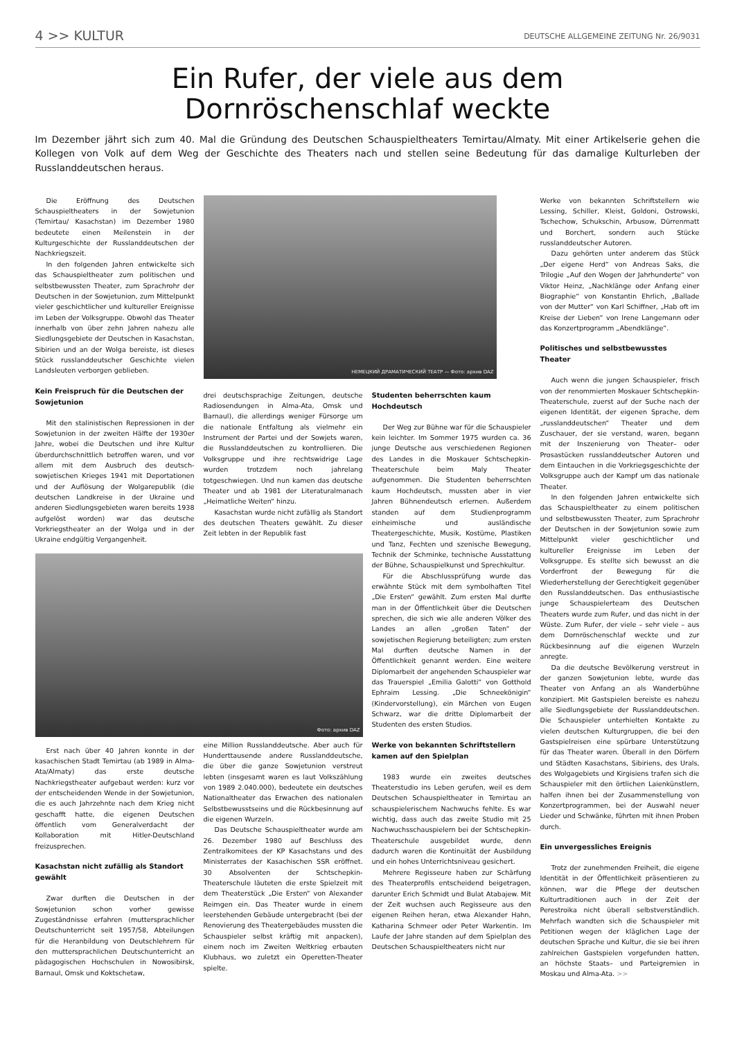4 >> KULTUR DEUTSCHE ALLGEMEINE ZEITUNG Nr. 26/9031
Ein Rufer, der viele aus dem
Dornröschenschlaf weckte
Im Dezember jährt sich zum 40. Mal die Gründung des Deutschen Schauspieltheaters Temirtau/Almaty. Mit einer Artikelserie gehen die Kollegen von Volk auf dem Weg der Geschichte des Theaters nach und stellen seine Bedeutung für das damalige Kulturleben der Russlanddeutschen heraus.
Die Eröffnung des Deutschen Schauspieltheaters in der Sowjetunion (Temirtau/ Kasachstan) im Dezember 1980 bedeutete einen Meilenstein in der Kulturgeschichte der Russlanddeutschen der Nachkriegszeit.
In den folgenden Jahren entwickelte sich das Schauspieltheater zum politischen und selbstbewussten Theater, zum Sprachrohr der Deutschen in der Sowjetunion, zum Mittelpunkt vieler geschichtlicher und kultureller Ereignisse im Leben der Volksgruppe. Obwohl das Theater innerhalb von über zehn Jahren nahezu alle Siedlungsgebiete der Deutschen in Kasachstan, Sibirien und an der Wolga bereiste, ist dieses Stück russlanddeutscher Geschichte vielen Landsleuten verborgen geblieben.
Kein Freispruch für die Deutschen der Sowjetunion
Mit den stalinistischen Repressionen in der Sowjetunion in der zweiten Hälfte der 1930er Jahre, wobei die Deutschen und ihre Kultur überdurchschnittlich betroffen waren, und vor allem mit dem Ausbruch des deutsch-sowjetischen Krieges 1941 mit Deportationen und der Auflösung der Wolgarepublik (die deutschen Landkreise in der Ukraine und anderen Siedlungsgebieten waren bereits 1938 aufgelöst worden) war das deutsche Vorkriegstheater an der Wolga und in der Ukraine endgültig Vergangenheit.
Фото: архив DAZ
Erst nach über 40 Jahren konnte in der kasachischen Stadt Temirtau (ab 1989 in Alma-Ata/Almaty) das erste deutsche Nachkriegstheater aufgebaut werden: kurz vor der entscheidenden Wende in der Sowjetunion, die es auch Jahrzehnte nach dem Krieg nicht geschafft hatte, die eigenen Deutschen öffentlich vom Generalverdacht der Kollaboration mit Hitler-Deutschland freizusprechen.
Kasachstan nicht zufällig als Standort gewählt
Zwar durften die Deutschen in der Sowjetunion schon vorher gewisse Zugeständnisse erfahren (muttersprachlicher Deutschunterricht seit 1957/58, Abteilungen für die Heranbildung von Deutschlehrern für den muttersprachlichen Deutschunterricht an pädagogischen Hochschulen in Nowosibirsk, Barnaul, Omsk und Koktschetaw,
НЕМЕЦКИЙ ДРАМАТИЧЕСКИЙ ТЕАТР — Фото: архив DAZ
drei deutschsprachige Zeitungen, deutsche Radiosendungen in Alma-Ata, Omsk und Barnaul), die allerdings weniger Fürsorge um die nationale Entfaltung als vielmehr ein Instrument der Partei und der Sowjets waren, die Russlanddeutschen zu kontrollieren. Die Volksgruppe und ihre rechtswidrige Lage wurden trotzdem noch jahrelang totgeschwiegen. Und nun kamen das deutsche Theater und ab 1981 der Literaturalmanach „Heimatliche Weiten“ hinzu.
Kasachstan wurde nicht zufällig als Standort des deutschen Theaters gewählt. Zu dieser Zeit lebten in der Republik fast
eine Million Russlanddeutsche. Aber auch für Hunderttausende andere Russlanddeutsche, die über die ganze Sowjetunion verstreut lebten (insgesamt waren es laut Volkszählung von 1989 2.040.000), bedeutete ein deutsches Nationaltheater das Erwachen des nationalen Selbstbewusstseins und die Rückbesinnung auf die eigenen Wurzeln.
Das Deutsche Schauspieltheater wurde am 26. Dezember 1980 auf Beschluss des Zentralkomitees der KP Kasachstans und des Ministerrates der Kasachischen SSR eröffnet. 30 Absolventen der Schtschepkin-Theaterschule läuteten die erste Spielzeit mit dem Theaterstück „Die Ersten“ von Alexander Reimgen ein. Das Theater wurde in einem leerstehenden Gebäude untergebracht (bei der Renovierung des Theatergebäudes mussten die Schauspieler selbst kräftig mit anpacken), einem noch im Zweiten Weltkrieg erbauten Klubhaus, wo zuletzt ein Operetten-Theater spielte.
Studenten beherrschten kaum Hochdeutsch
Der Weg zur Bühne war für die Schauspieler kein leichter. Im Sommer 1975 wurden ca. 36 junge Deutsche aus verschiedenen Regionen des Landes in die Moskauer Schtschepkin-Theaterschule beim Maly Theater aufgenommen. Die Studenten beherrschten kaum Hochdeutsch, mussten aber in vier Jahren Bühnendeutsch erlernen. Außerdem standen auf dem Studienprogramm einheimische und ausländische Theatergeschichte, Musik, Kostüme, Plastiken und Tanz, Fechten und szenische Bewegung, Technik der Schminke, technische Ausstattung der Bühne, Schauspielkunst und Sprechkultur.
Für die Abschlussprüfung wurde das erwähnte Stück mit dem symbolhaften Titel „Die Ersten“ gewählt. Zum ersten Mal durfte man in der Öffentlichkeit über die Deutschen sprechen, die sich wie alle anderen Völker des Landes an allen „großen Taten“ der sowjetischen Regierung beteiligten; zum ersten Mal durften deutsche Namen in der Öffentlichkeit genannt werden. Eine weitere Diplomarbeit der angehenden Schauspieler war das Trauerspiel „Emilia Galotti“ von Gotthold Ephraim Lessing. „Die Schneekönigin“ (Kindervorstellung), ein Märchen von Eugen Schwarz, war die dritte Diplomarbeit der Studenten des ersten Studios.
Werke von bekannten Schriftstellern kamen auf den Spielplan
1983 wurde ein zweites deutsches Theaterstudio ins Leben gerufen, weil es dem Deutschen Schauspieltheater in Temirtau an schauspielerischem Nachwuchs fehlte. Es war wichtig, dass auch das zweite Studio mit 25 Nachwuchsschauspielern bei der Schtschepkin-Theaterschule ausgebildet wurde, denn dadurch waren die Kontinuität der Ausbildung und ein hohes Unterrichtsniveau gesichert.
Mehrere Regisseure haben zur Schärfung des Theaterprofils entscheidend beigetragen, darunter Erich Schmidt und Bulat Atabajew. Mit der Zeit wuchsen auch Regisseure aus den eigenen Reihen heran, etwa Alexander Hahn, Katharina Schmeer oder Peter Warkentin. Im Laufe der Jahre standen auf dem Spielplan des Deutschen Schauspieltheaters nicht nur
Werke von bekannten Schriftstellern wie Lessing, Schiller, Kleist, Goldoni, Ostrowski, Tschechow, Schukschin, Arbusow, Dürrenmatt und Borchert, sondern auch Stücke russlanddeutscher Autoren.
Dazu gehörten unter anderem das Stück „Der eigene Herd“ von Andreas Saks, die Trilogie „Auf den Wogen der Jahrhunderte“ von Viktor Heinz, „Nachklänge oder Anfang einer Biographie“ von Konstantin Ehrlich, „Ballade von der Mutter“ von Karl Schiffner, „Hab oft im Kreise der Lieben“ von Irene Langemann oder das Konzertprogramm „Abendklänge“.
Politisches und selbstbewusstes Theater
Auch wenn die jungen Schauspieler, frisch von der renommierten Moskauer Schtschepkin-Theaterschule, zuerst auf der Suche nach der eigenen Identität, der eigenen Sprache, dem „russlanddeutschen“ Theater und dem Zuschauer, der sie verstand, waren, begann mit der Inszenierung von Theater– oder Prosastücken russlanddeutscher Autoren und dem Eintauchen in die Vorkriegsgeschichte der Volksgruppe auch der Kampf um das nationale Theater.
In den folgenden Jahren entwickelte sich das Schauspieltheater zu einem politischen und selbstbewussten Theater, zum Sprachrohr der Deutschen in der Sowjetunion sowie zum Mittelpunkt vieler geschichtlicher und kultureller Ereignisse im Leben der Volksgruppe. Es stellte sich bewusst an die Vorderfront der Bewegung für die Wiederherstellung der Gerechtigkeit gegenüber den Russlanddeutschen. Das enthusiastische junge Schauspielerteam des Deutschen Theaters wurde zum Rufer, und das nicht in der Wüste. Zum Rufer, der viele – sehr viele – aus dem Dornröschenschlaf weckte und zur Rückbesinnung auf die eigenen Wurzeln anregte.
Da die deutsche Bevölkerung verstreut in der ganzen Sowjetunion lebte, wurde das Theater von Anfang an als Wanderbühne konzipiert. Mit Gastspielen bereiste es nahezu alle Siedlungsgebiete der Russlanddeutschen. Die Schauspieler unterhielten Kontakte zu vielen deutschen Kulturgruppen, die bei den Gastspielreisen eine spürbare Unterstützung für das Theater waren. Überall in den Dörfern und Städten Kasachstans, Sibiriens, des Urals, des Wolgagebiets und Kirgisiens trafen sich die Schauspieler mit den örtlichen Laienkünstlern, halfen ihnen bei der Zusammenstellung von Konzertprogrammen, bei der Auswahl neuer Lieder und Schwänke, führten mit ihnen Proben durch.
Ein unvergessliches Ereignis
Trotz der zunehmenden Freiheit, die eigene Identität in der Öffentlichkeit präsentieren zu können, war die Pflege der deutschen Kulturtraditionen auch in der Zeit der Perestroika nicht überall selbstverständlich. Mehrfach wandten sich die Schauspieler mit Petitionen wegen der kläglichen Lage der deutschen Sprache und Kultur, die sie bei ihren zahlreichen Gastspielen vorgefunden hatten, an höchste Staats– und Parteigremien in Moskau und Alma-Ata. >>